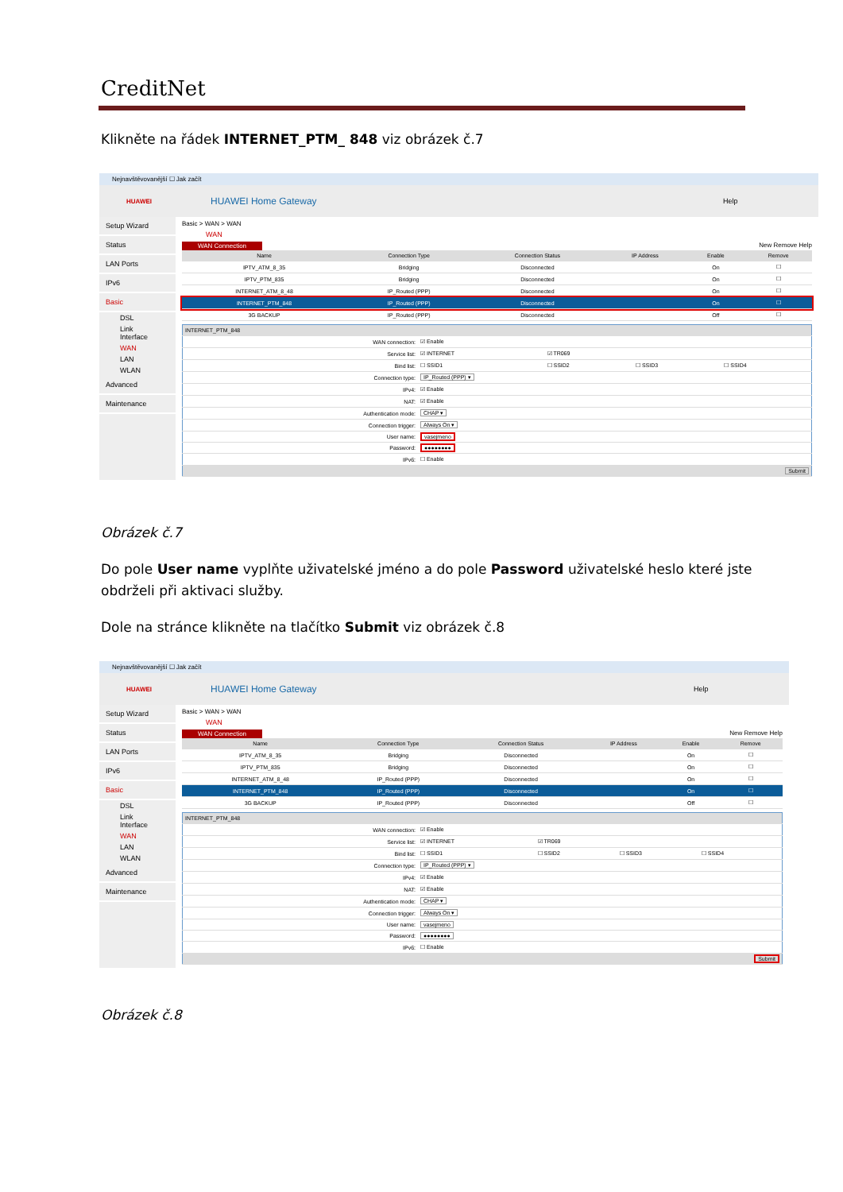CreditNet
Klikněte na řádek INTERNET_PTM_ 848 viz obrázek č.7
Nejnavštěvovanější ☐ Jak začít
HUAWEI
HUAWEI Home Gateway
Help
Setup Wizard
Status
LAN Ports
IPv6
Basic
DSL
Link Interface
WAN
LAN
WLAN
Advanced
Maintenance
Basic > WAN > WAN
WAN
WAN Connection
New Remove Help
| Name | Connection Type | Connection Status | IP Address | Enable | Remove |
| --- | --- | --- | --- | --- | --- |
| IPTV_ATM_8_35 | Bridging | Disconnected | | On | ☐ |
| IPTV_PTM_835 | Bridging | Disconnected | | On | ☐ |
| INTERNET_ATM_8_48 | IP_Routed (PPP) | Disconnected | | On | ☐ |
| INTERNET_PTM_848 | IP_Routed (PPP) | Disconnected | | On | ☐ |
| 3G BACKUP | IP_Routed (PPP) | Disconnected | | Off | ☐ |
| INTERNET_PTM_848 | | | | |
| --- | --- | --- | --- | --- |
| WAN connection: | ☑ Enable | | | |
| Service list: | ☑ INTERNET | ☑ TR069 | | |
| Bind list: | ☐ SSID1 | ☐ SSID2 | ☐ SSID3 | ☐ SSID4 |
| Connection type: | IP_Routed (PPP) ▾ | | | |
| IPv4: | ☑ Enable | | | |
| NAT: | ☑ Enable | | | |
| Authentication mode: | CHAP ▾ | | | |
| Connection trigger: | Always On ▾ | | | |
| User name: | vasejmeno | | | |
| Password: | ●●●●●●●● | | | |
| IPv6: | ☐ Enable | | | |
| Submit | | | | |
Obrázek č.7
Do pole User name vyplňte uživatelské jméno a do pole Password uživatelské heslo které jste
obdrželi při aktivaci služby.
Dole na stránce klikněte na tlačítko Submit viz obrázek č.8
Nejnavštěvovanější ☐ Jak začít
HUAWEI
HUAWEI Home Gateway
Help
Setup Wizard
Status
LAN Ports
IPv6
Basic
DSL
Link Interface
WAN
LAN
WLAN
Advanced
Maintenance
Basic > WAN > WAN
WAN
WAN Connection
New Remove Help
| Name | Connection Type | Connection Status | IP Address | Enable | Remove |
| --- | --- | --- | --- | --- | --- |
| IPTV_ATM_8_35 | Bridging | Disconnected | | On | ☐ |
| IPTV_PTM_835 | Bridging | Disconnected | | On | ☐ |
| INTERNET_ATM_8_48 | IP_Routed (PPP) | Disconnected | | On | ☐ |
| INTERNET_PTM_848 | IP_Routed (PPP) | Disconnected | | On | ☐ |
| 3G BACKUP | IP_Routed (PPP) | Disconnected | | Off | ☐ |
| INTERNET_PTM_848 | | | | |
| --- | --- | --- | --- | --- |
| WAN connection: | ☑ Enable | | | |
| Service list: | ☑ INTERNET | ☑ TR069 | | |
| Bind list: | ☐ SSID1 | ☐ SSID2 | ☐ SSID3 | ☐ SSID4 |
| Connection type: | IP_Routed (PPP) ▾ | | | |
| IPv4: | ☑ Enable | | | |
| NAT: | ☑ Enable | | | |
| Authentication mode: | CHAP ▾ | | | |
| Connection trigger: | Always On ▾ | | | |
| User name: | vasejmeno | | | |
| Password: | ●●●●●●●● | | | |
| IPv6: | ☐ Enable | | | |
| Submit | | | | |
Obrázek č.8